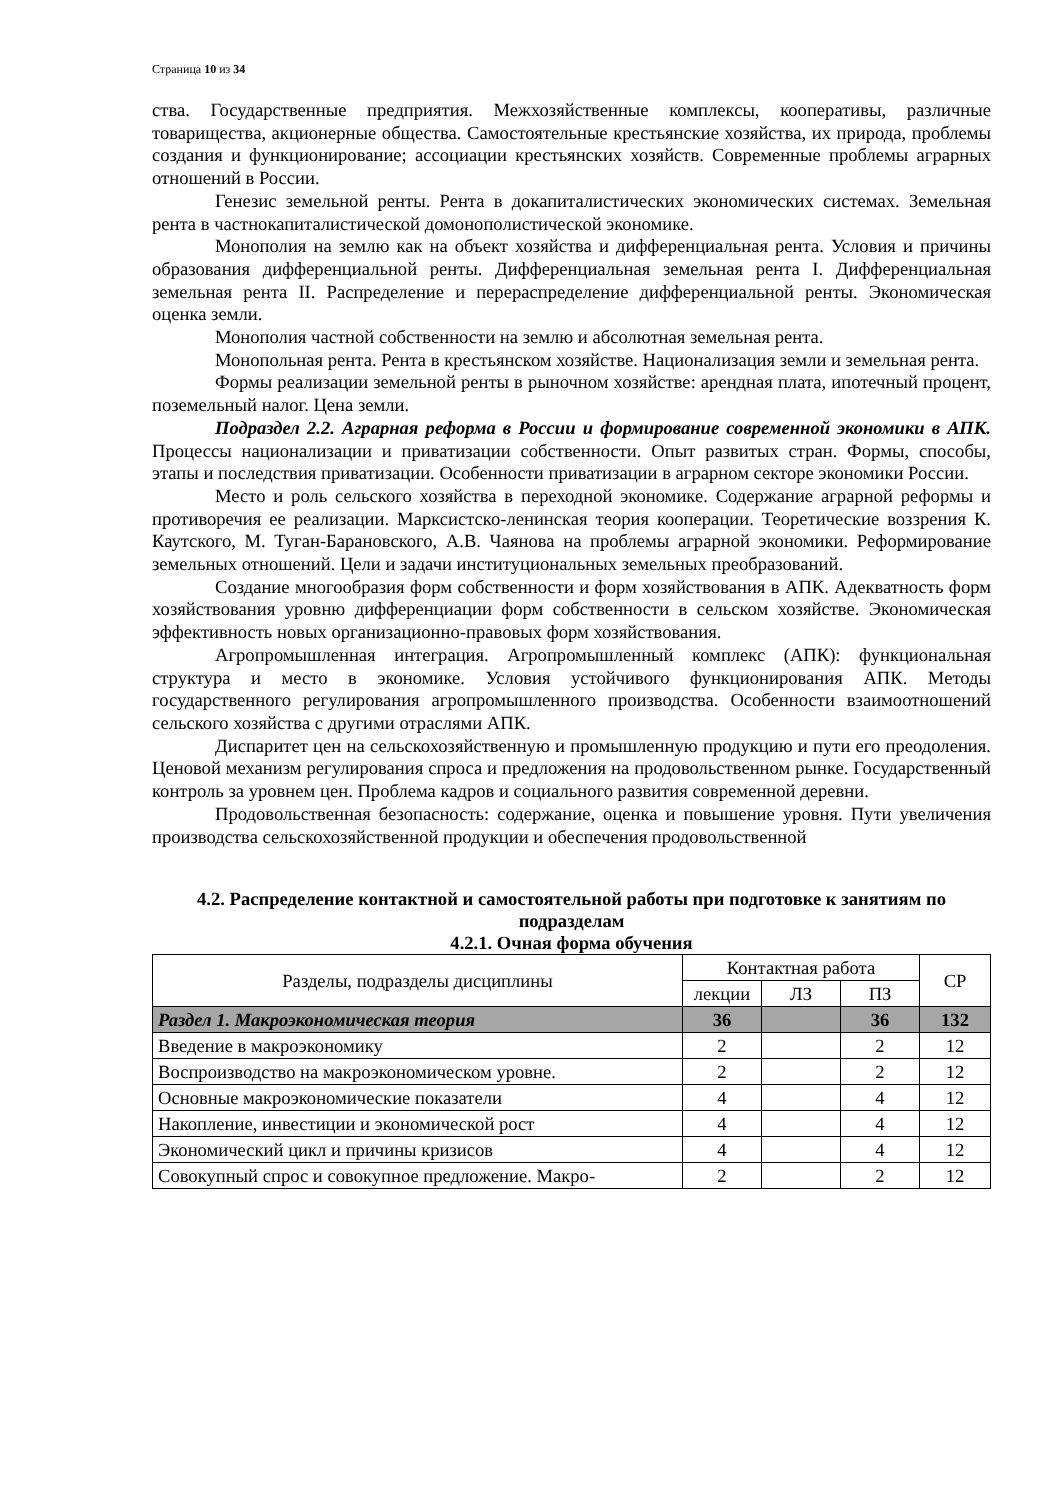Страница 10 из 34
ства. Государственные предприятия. Межхозяйственные комплексы, кооперативы, различные товарищества, акционерные общества. Самостоятельные крестьянские хозяйства, их природа, проблемы создания и функционирование; ассоциации крестьянских хозяйств. Современные проблемы аграрных отношений в России.
Генезис земельной ренты. Рента в докапиталистических экономических системах. Земельная рента в частнокапиталистической домонополистической экономике.
Монополия на землю как на объект хозяйства и дифференциальная рента. Условия и причины образования дифференциальной ренты. Дифференциальная земельная рента I. Дифференциальная земельная рента II. Распределение и перераспределение дифференциальной ренты. Экономическая оценка земли.
Монополия частной собственности на землю и абсолютная земельная рента.
Монопольная рента. Рента в крестьянском хозяйстве. Национализация земли и земельная рента.
Формы реализации земельной ренты в рыночном хозяйстве: арендная плата, ипотечный процент, поземельный налог. Цена земли.
Подраздел 2.2. Аграрная реформа в России и формирование современной экономики в АПК. Процессы национализации и приватизации собственности. Опыт развитых стран. Формы, способы, этапы и последствия приватизации. Особенности приватизации в аграрном секторе экономики России.
Место и роль сельского хозяйства в переходной экономике. Содержание аграрной реформы и противоречия ее реализации. Марксистско-ленинская теория кооперации. Теоретические воззрения К. Каутского, М. Туган-Барановского, А.В. Чаянова на проблемы аграрной экономики. Реформирование земельных отношений. Цели и задачи институциональных земельных преобразований.
Создание многообразия форм собственности и форм хозяйствования в АПК. Адекватность форм хозяйствования уровню дифференциации форм собственности в сельском хозяйстве. Экономическая эффективность новых организационно-правовых форм хозяйствования.
Агропромышленная интеграция. Агропромышленный комплекс (АПК): функциональная структура и место в экономике. Условия устойчивого функционирования АПК. Методы государственного регулирования агропромышленного производства. Особенности взаимоотношений сельского хозяйства с другими отраслями АПК.
Диспаритет цен на сельскохозяйственную и промышленную продукцию и пути его преодоления. Ценовой механизм регулирования спроса и предложения на продовольственном рынке. Государственный контроль за уровнем цен. Проблема кадров и социального развития современной деревни.
Продовольственная безопасность: содержание, оценка и повышение уровня. Пути увеличения производства сельскохозяйственной продукции и обеспечения продовольственной
4.2. Распределение контактной и самостоятельной работы при подготовке к занятиям по подразделам
4.2.1. Очная форма обучения
| Разделы, подразделы дисциплины | Контактная работа | | | СР |
| --- | --- | --- | --- | --- |
| | лекции | ЛЗ | ПЗ | |
| Раздел 1. Макроэкономическая теория | 36 | | 36 | 132 |
| Введение в макроэкономику | 2 | | 2 | 12 |
| Воспроизводство на макроэкономическом уровне. | 2 | | 2 | 12 |
| Основные макроэкономические показатели | 4 | | 4 | 12 |
| Накопление, инвестиции и экономической рост | 4 | | 4 | 12 |
| Экономический цикл и причины кризисов | 4 | | 4 | 12 |
| Совокупный спрос и совокупное предложение. Макро- | 2 | | 2 | 12 |